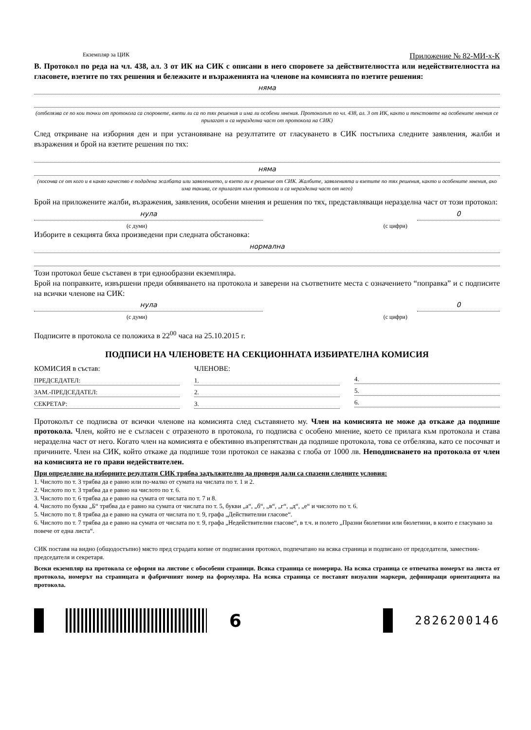Екземпляр за ЦИК Приложение № 82-МИ-х-К
В. Протокол по реда на чл. 438, ал. 3 от ИК на СИК с описани в него споровете за действителността или недействителността на гласовете, взетите по тях решения и бележките и възраженията на членове на комисията по взетите решения:
няма
(отбелязва се по кои точки от протокола са споровете, взети ли са по тях решения и има ли особени мнения. Протоколът по чл. 438, ал. 3 от ИК, както и текстовете на особените мнения се прилагат и са неразделна част от протокола на СИК)
След откриване на изборния ден и при установяване на резултатите от гласуването в СИК постъпиха следните заявления, жалби и възражения и брой на взетите решения по тях:
няма
(посочва се от кого и в какво качество е подадена жалбата или заявлението, и взето ли е решение от СИК. Жалбите, заявленията и взетите по тях решения, както и особените мнения, ако има такива, се прилагат към протокола и са неразделна част от него)
Брой на приложените жалби, възражения, заявления, особени мнения и решения по тях, представляващи неразделна част от този протокол:
нула
0
(с думи) (с цифри)
Изборите в секцията бяха произведени при следната обстановка:
нормална
Този протокол беше съставен в три еднообразни екземпляра.
Брой на поправките, извършени преди обявяването на протокола и заверени на съответните места с означението “поправка” и с подписите на всички членове на СИК:
нула
0
(с думи) (с цифри)
Подписите в протокола се положиха в 22<sup>00</sup> часа на 25.10.2015 г.
ПОДПИСИ НА ЧЛЕНОВЕТЕ НА СЕКЦИОННАТА ИЗБИРАТЕЛНА КОМИСИЯ
КОМИСИЯ в състав:
ПРЕДСЕДАТЕЛ:
ЗАМ.-ПРЕДСЕДАТЕЛ:
СЕКРЕТАР:
ЧЛЕНОВЕ:
1.
2.
3.
4.
5.
6.
Протоколът се подписва от всички членове на комисията след съставянето му. Член на комисията не може да откаже да подпише протокола. Член, който не е съгласен с отразеното в протокола, го подписва с особено мнение, което се прилага към протокола и става неразделна част от него. Когато член на комисията е обективно възпрепятстван да подпише протокола, това се отбелязва, като се посочват и причините. Член на СИК, който откаже да подпише този протокол се наказва с глоба от 1000 лв. Неподписването на протокола от член на комисията не го прави недействителен.
При определяне на изборните резултати СИК трябва задължително да провери дали са спазени следните условия:
1. Числото по т. 3 трябва да е равно или по-малко от сумата на числата по т. 1 и 2.
2. Числото по т. 3 трябва да е равно на числото по т. 6.
3. Числото по т. 6 трябва да е равно на сумата от числата по т. 7 и 8.
4. Числото по буква „Б“ трябва да е равно на сумата от числата по т. 5, букви „а“, „б“, „в“, „г“, „д“, „е“ и числото по т. 6.
5. Числото по т. 8 трябва да е равно на сумата от числата по т. 9, графа „Действителни гласове“.
6. Числото по т. 7 трябва да е равно на сумата от числата по т. 9, графа „Недействителни гласове“, в т.ч. и полето „Празни бюлетини или бюлетини, в които е гласувано за повече от една листа“.
СИК поставя на видно (общодостъпно) място пред сградата копие от подписания протокол, подпечатано на всяка страница и подписано от председателя, заместник-председателя и секретаря.
Всеки екземпляр на протокола се оформя на листове с обособени страници. Всяка страница се номерира. На всяка страница се отпечатва номерът на листа от протокола, номерът на страницата и фабричният номер на формуляра. На всяка страница се поставят визуални маркери, дефиниращи ориентацията на протокола.
6
2826200146